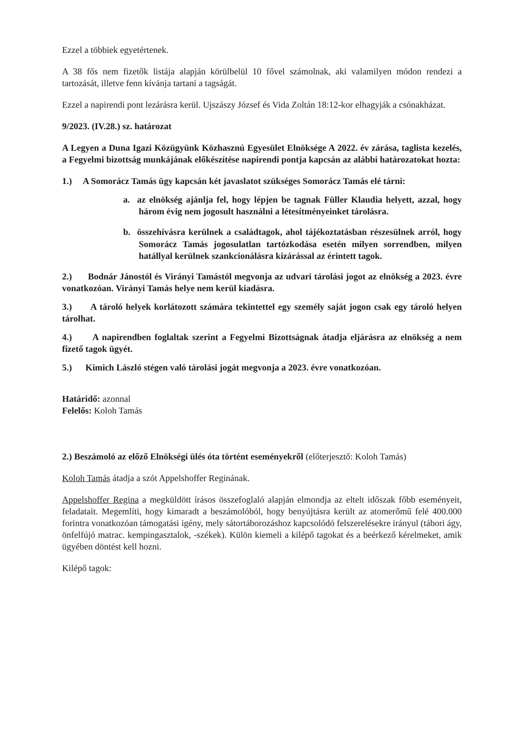Ezzel a többiek egyetértenek.
A 38 fős nem fizetők listája alapján körülbelül 10 fővel számolnak, aki valamilyen módon rendezi a tartozását, illetve fenn kívánja tartani a tagságát.
Ezzel a napirendi pont lezárásra kerül. Ujszászy József és Vida Zoltán 18:12-kor elhagyják a csónakházat.
9/2023. (IV.28.) sz. határozat
A Legyen a Duna Igazi Közügyünk Közhasznú Egyesület Elnöksége A 2022. év zárása, taglista kezelés, a Fegyelmi bizottság munkájának előkészítése napirendi pontja kapcsán az alábbi határozatokat hozta:
1.) A Somorácz Tamás ügy kapcsán két javaslatot szükséges Somorácz Tamás elé tárni:
a. az elnökség ajánlja fel, hogy lépjen be tagnak Füller Klaudia helyett, azzal, hogy három évig nem jogosult használni a létesítményeinket tárolásra.
b. összehívásra kerülnek a családtagok, ahol tájékoztatásban részesülnek arról, hogy Somorácz Tamás jogosulatlan tartózkodása esetén milyen sorrendben, milyen hatállyal kerülnek szankcionálásra kizárással az érintett tagok.
2.) Bodnár Jánostól és Virányi Tamástól megvonja az udvari tárolási jogot az elnökség a 2023. évre vonatkozóan. Virányi Tamás helye nem kerül kiadásra.
3.) A tároló helyek korlátozott számára tekintettel egy személy saját jogon csak egy tároló helyen tárolhat.
4.) A napirendben foglaltak szerint a Fegyelmi Bizottságnak átadja eljárásra az elnökség a nem fizető tagok ügyét.
5.) Kimich László stégen való tárolási jogát megvonja a 2023. évre vonatkozóan.
Határidő: azonnal
Felelős: Koloh Tamás
2.) Beszámoló az előző Elnökségi ülés óta történt eseményekről (előterjesztő: Koloh Tamás)
Koloh Tamás átadja a szót Appelshoffer Reginának.
Appelshoffer Regina a megküldött írásos összefoglaló alapján elmondja az eltelt időszak főbb eseményeit, feladatait. Megemlíti, hogy kimaradt a beszámolóból, hogy benyújtásra került az atomerőmű felé 400.000 forintra vonatkozóan támogatási igény, mely sátortáborozáshoz kapcsolódó felszerelésekre irányul (tábori ágy, önfelfújó matrac. kempingasztalok, -székek). Külön kiemeli a kilépő tagokat és a beérkező kérelmeket, amik ügyében döntést kell hozni.
Kilépő tagok: